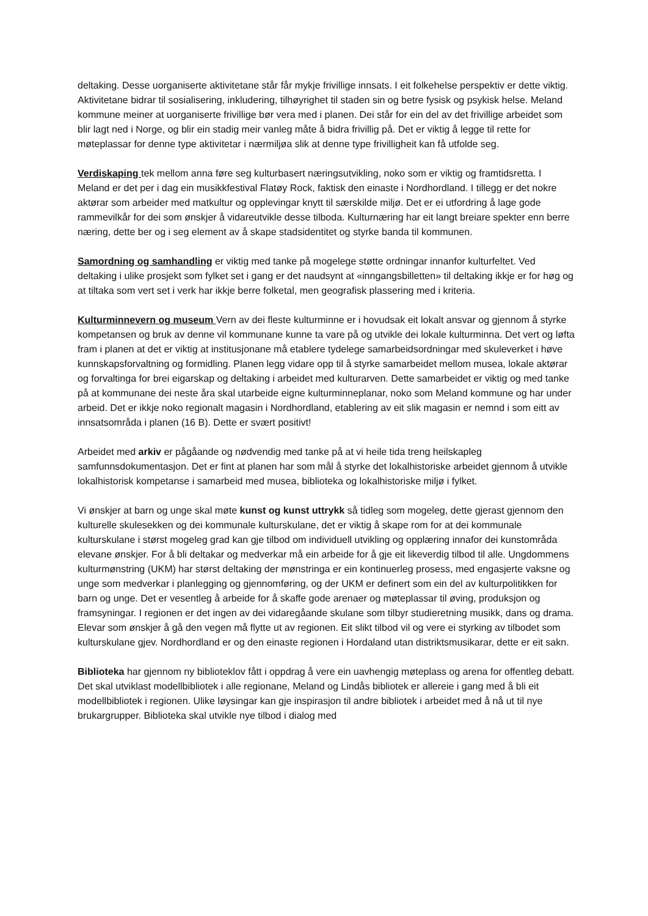deltaking. Desse uorganiserte aktivitetane står får mykje frivillige innsats. I eit folkehelse perspektiv er dette viktig. Aktivitetane bidrar til sosialisering, inkludering, tilhøyrighet til staden sin og betre fysisk og psykisk helse. Meland kommune meiner at uorganiserte frivillige bør vera med i planen. Dei står for ein del av det frivillige arbeidet som blir lagt ned i Norge, og blir ein stadig meir vanleg måte å bidra frivillig på. Det er viktig å legge til rette for møteplassar for denne type aktivitetar i nærmiljøa slik at denne type frivilligheit kan få utfolde seg.
Verdiskaping tek mellom anna føre seg kulturbasert næringsutvikling, noko som er viktig og framtidsretta. I Meland er det per i dag ein musikkfestival Flatøy Rock, faktisk den einaste i Nordhordland. I tillegg er det nokre aktørar som arbeider med matkultur og opplevingar knytt til særskilde miljø. Det er ei utfordring å lage gode rammevilkår for dei som ønskjer å vidareutvikle desse tilboda. Kulturnæring har eit langt breiare spekter enn berre næring, dette ber og i seg element av å skape stadsidentitet og styrke banda til kommunen.
Samordning og samhandling er viktig med tanke på mogelege støtte ordningar innanfor kulturfeltet. Ved deltaking i ulike prosjekt som fylket set i gang er det naudsynt at «inngangsbilletten» til deltaking ikkje er for høg og at tiltaka som vert set i verk har ikkje berre folketal, men geografisk plassering med i kriteria.
Kulturminnevern og museum Vern av dei fleste kulturminne er i hovudsak eit lokalt ansvar og gjennom å styrke kompetansen og bruk av denne vil kommunane kunne ta vare på og utvikle dei lokale kulturminna. Det vert og løfta fram i planen at det er viktig at institusjonane må etablere tydelege samarbeidsordningar med skuleverket i høve kunnskapsforvaltning og formidling. Planen legg vidare opp til å styrke samarbeidet mellom musea, lokale aktørar og forvaltinga for brei eigarskap og deltaking i arbeidet med kulturarven. Dette samarbeidet er viktig og med tanke på at kommunane dei neste åra skal utarbeide eigne kulturminneplanar, noko som Meland kommune og har under arbeid. Det er ikkje noko regionalt magasin i Nordhordland, etablering av eit slik magasin er nemnd i som eitt av innsatsområda i planen (16 B). Dette er svært positivt!
Arbeidet med arkiv er pågåande og nødvendig med tanke på at vi heile tida treng heilskapleg samfunnsdokumentasjon. Det er fint at planen har som mål å styrke det lokalhistoriske arbeidet gjennom å utvikle lokalhistorisk kompetanse i samarbeid med musea, biblioteka og lokalhistoriske miljø i fylket.
Vi ønskjer at barn og unge skal møte kunst og kunst uttrykk så tidleg som mogeleg, dette gjerast gjennom den kulturelle skulesekken og dei kommunale kulturskulane, det er viktig å skape rom for at dei kommunale kulturskulane i størst mogeleg grad kan gje tilbod om individuell utvikling og opplæring innafor dei kunstområda elevane ønskjer. For å bli deltakar og medverkar må ein arbeide for å gje eit likeverdig tilbod til alle. Ungdommens kulturmønstring (UKM) har størst deltaking der mønstringa er ein kontinuerleg prosess, med engasjerte vaksne og unge som medverkar i planlegging og gjennomføring, og der UKM er definert som ein del av kulturpolitikken for barn og unge. Det er vesentleg å arbeide for å skaffe gode arenaer og møteplassar til øving, produksjon og framsyningar. I regionen er det ingen av dei vidaregåande skulane som tilbyr studieretning musikk, dans og drama. Elevar som ønskjer å gå den vegen må flytte ut av regionen. Eit slikt tilbod vil og vere ei styrking av tilbodet som kulturskulane gjev. Nordhordland er og den einaste regionen i Hordaland utan distriktsmusikarar, dette er eit sakn.
Biblioteka har gjennom ny biblioteklov fått i oppdrag å vere ein uavhengig møteplass og arena for offentleg debatt. Det skal utviklast modellbibliotek i alle regionane, Meland og Lindås bibliotek er allereie i gang med å bli eit modellbibliotek i regionen. Ulike løysingar kan gje inspirasjon til andre bibliotek i arbeidet med å nå ut til nye brukargrupper. Biblioteka skal utvikle nye tilbod i dialog med